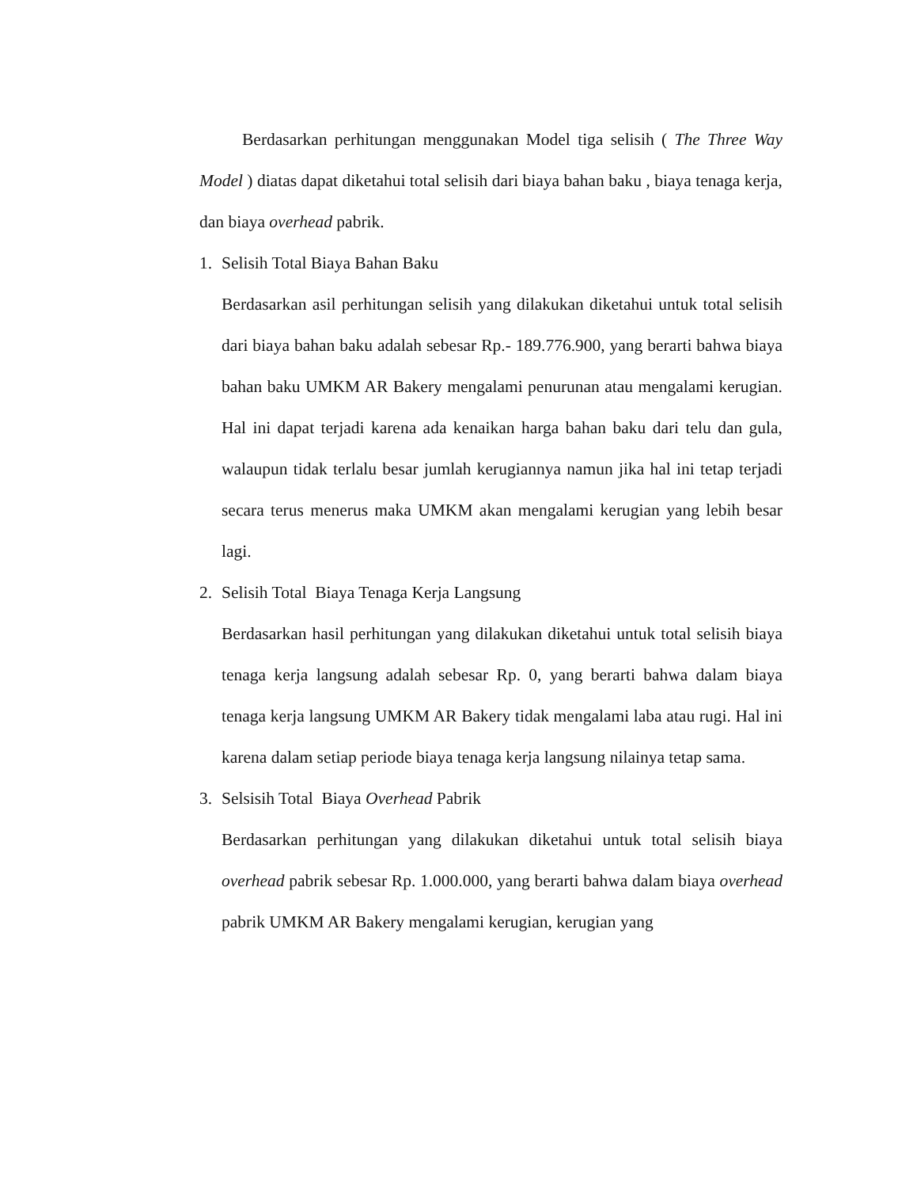Berdasarkan perhitungan menggunakan Model tiga selisih ( The Three Way Model ) diatas dapat diketahui total selisih dari biaya bahan baku , biaya tenaga kerja, dan biaya overhead pabrik.
1. Selisih Total Biaya Bahan Baku
Berdasarkan asil perhitungan selisih yang dilakukan diketahui untuk total selisih dari biaya bahan baku adalah sebesar Rp.- 189.776.900, yang berarti bahwa biaya bahan baku UMKM AR Bakery mengalami penurunan atau mengalami kerugian. Hal ini dapat terjadi karena ada kenaikan harga bahan baku dari telu dan gula, walaupun tidak terlalu besar jumlah kerugiannya namun jika hal ini tetap terjadi secara terus menerus maka UMKM akan mengalami kerugian yang lebih besar lagi.
2. Selisih Total Biaya Tenaga Kerja Langsung
Berdasarkan hasil perhitungan yang dilakukan diketahui untuk total selisih biaya tenaga kerja langsung adalah sebesar Rp. 0, yang berarti bahwa dalam biaya tenaga kerja langsung UMKM AR Bakery tidak mengalami laba atau rugi. Hal ini karena dalam setiap periode biaya tenaga kerja langsung nilainya tetap sama.
3. Selsisih Total Biaya Overhead Pabrik
Berdasarkan perhitungan yang dilakukan diketahui untuk total selisih biaya overhead pabrik sebesar Rp. 1.000.000, yang berarti bahwa dalam biaya overhead pabrik UMKM AR Bakery mengalami kerugian, kerugian yang